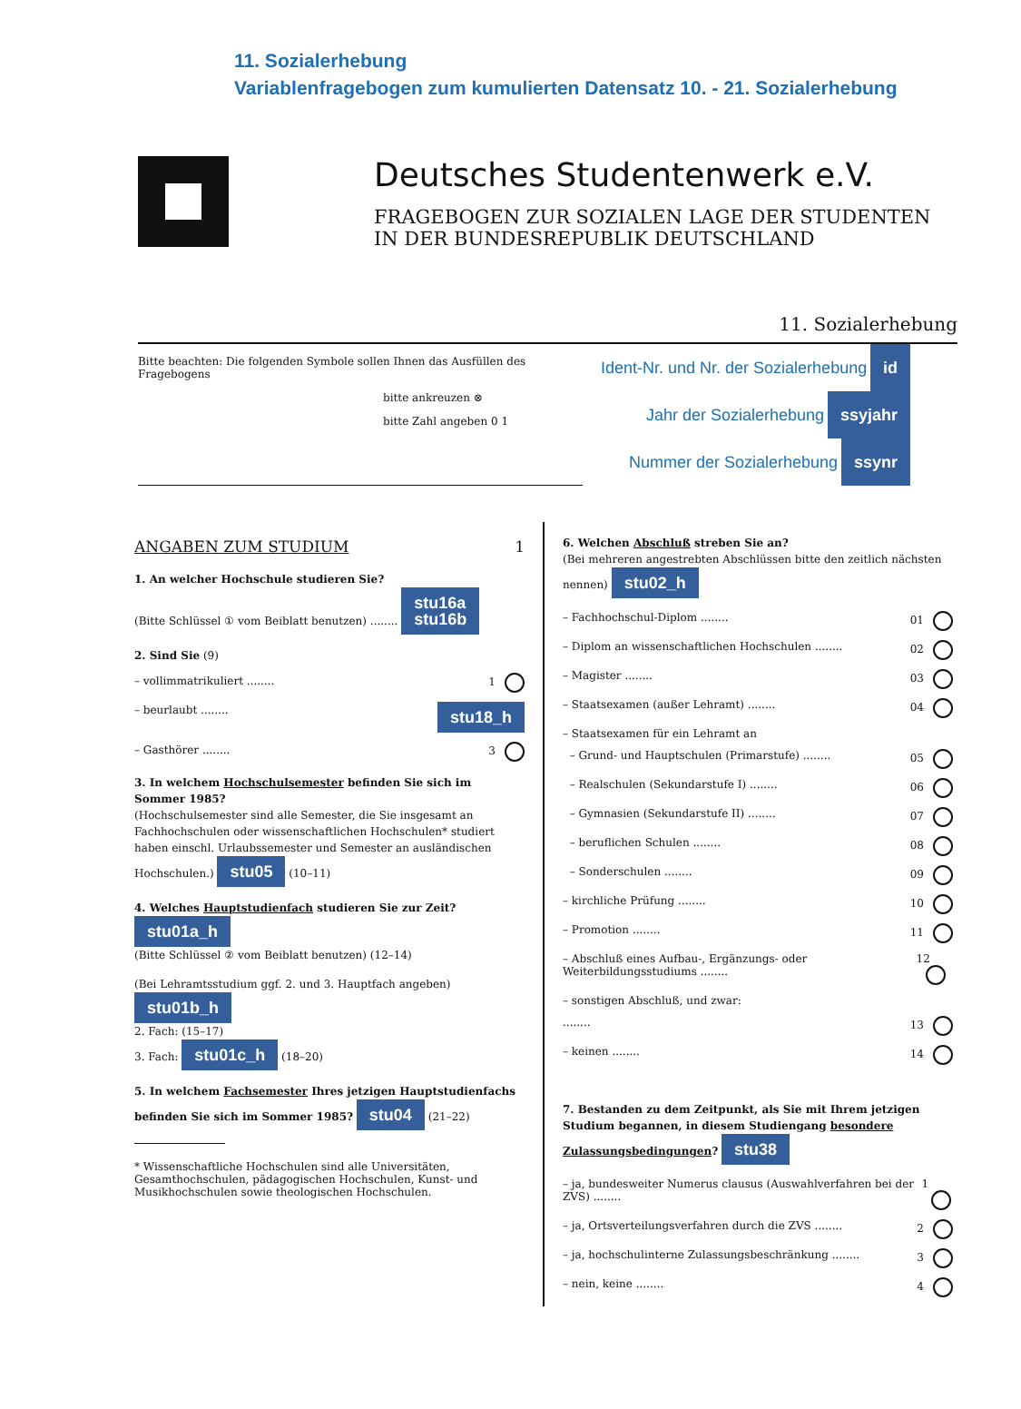11. Sozialerhebung
Variablenfragebogen zum kumulierten Datensatz 10. - 21. Sozialerhebung
Deutsches Studentenwerk e.V.
FRAGEBOGEN ZUR SOZIALEN LAGE DER STUDENTEN
IN DER BUNDESREPUBLIK DEUTSCHLAND
11. Sozialerhebung
Bitte beachten: Die folgenden Symbole sollen Ihnen das Ausfüllen des Fragebogens
bitte ankreuzen ⊗
bitte Zahl angeben 0 1
Ident-Nr. und Nr. der Sozialerhebung id
Jahr der Sozialerhebung ssyjahr
Nummer der Sozialerhebung ssynr
ANGABEN ZUM STUDIUM 1
1. An welcher Hochschule studieren Sie?
(Bitte Schlüssel ① vom Beiblatt benutzen) ........ stu16a
stu16b
2. Sind Sie (9)
– vollimmatrikuliert ........ 1
– beurlaubt ........ stu18_h
– Gasthörer ........ 3
3. In welchem Hochschulsemester befinden Sie sich im Sommer 1985?
(Hochschulsemester sind alle Semester, die Sie insgesamt an Fachhochschulen oder wissenschaftlichen Hochschulen* studiert haben einschl. Urlaubssemester und Semester an ausländischen Hochschulen.) stu05 (10–11)
4. Welches Hauptstudienfach studieren Sie zur Zeit? stu01a_h
(Bitte Schlüssel ② vom Beiblatt benutzen) (12–14)
(Bei Lehramtsstudium ggf. 2. und 3. Hauptfach angeben) stu01b_h
2. Fach: (15–17)
3. Fach: stu01c_h (18–20)
5. In welchem Fachsemester Ihres jetzigen Hauptstudienfachs befinden Sie sich im Sommer 1985? stu04 (21–22)
* Wissenschaftliche Hochschulen sind alle Universitäten, Gesamthochschulen, pädagogischen Hochschulen, Kunst- und Musikhochschulen sowie theologischen Hochschulen.
6. Welchen Abschluß streben Sie an?
(Bei mehreren angestrebten Abschlüssen bitte den zeitlich nächsten nennen) stu02_h
– Fachhochschul-Diplom ........ 01
– Diplom an wissenschaftlichen Hochschulen ........ 02
– Magister ........ 03
– Staatsexamen (außer Lehramt) ........ 04
– Staatsexamen für ein Lehramt an
– Grund- und Hauptschulen (Primarstufe) ........ 05
– Realschulen (Sekundarstufe I) ........ 06
– Gymnasien (Sekundarstufe II) ........ 07
– beruflichen Schulen ........ 08
– Sonderschulen ........ 09
– kirchliche Prüfung ........ 10
– Promotion ........ 11
– Abschluß eines Aufbau-, Ergänzungs- oder Weiterbildungsstudiums ........ 12
– sonstigen Abschluß, und zwar:
........ 13
– keinen ........ 14
7. Bestanden zu dem Zeitpunkt, als Sie mit Ihrem jetzigen Studium begannen, in diesem Studiengang besondere Zulassungsbedingungen? stu38
– ja, bundesweiter Numerus clausus (Auswahlverfahren bei der ZVS) ........ 1
– ja, Ortsverteilungsverfahren durch die ZVS ........ 2
– ja, hochschulinterne Zulassungsbeschränkung ........ 3
– nein, keine ........ 4